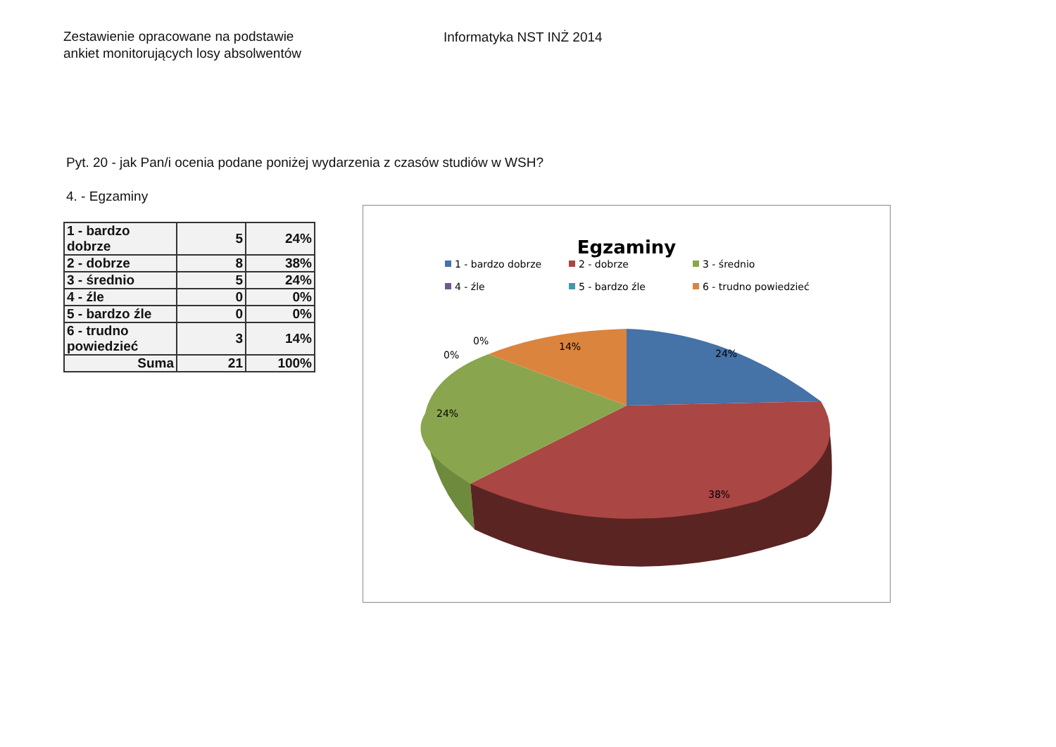Zestawienie opracowane na podstawie
ankiet monitorujących losy absolwentów
Informatyka NST INŻ 2014
Pyt. 20 - jak Pan/i ocenia podane poniżej wydarzenia z czasów studiów w WSH?
4. - Egzaminy
| 1 - bardzo dobrze | 5 | 24% |
| 2 - dobrze | 8 | 38% |
| 3 - średnio | 5 | 24% |
| 4 - źle | 0 | 0% |
| 5 - bardzo źle | 0 | 0% |
| 6 - trudno powiedzieć | 3 | 14% |
| Suma | 21 | 100% |
Egzaminy
1 - bardzo dobrze
2 - dobrze
3 - średnio
4 - źle
5 - bardzo źle
6 - trudno powiedzieć
24%
38%
24%
14%
0%
0%